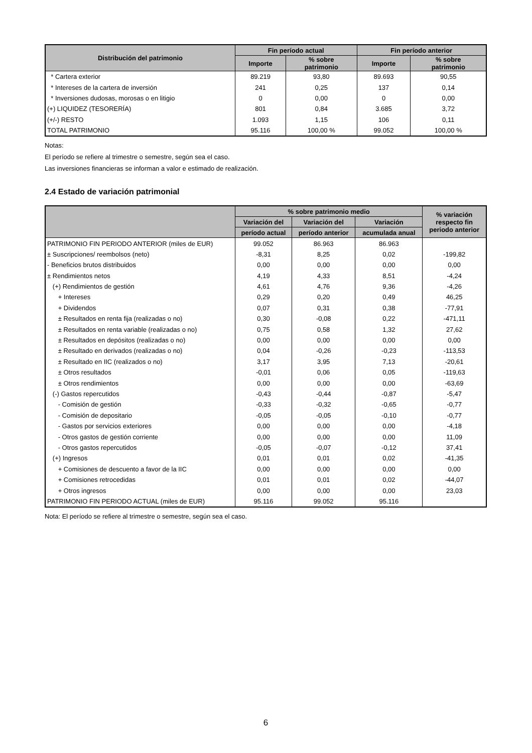| Distribución del patrimonio | Fin período actual | | Fin período anterior | |
| --- | --- | --- | --- | --- |
| | Importe | % sobre patrimonio | Importe | % sobre patrimonio |
| * Cartera exterior | 89.219 | 93,80 | 89.693 | 90,55 |
| * Intereses de la cartera de inversión | 241 | 0,25 | 137 | 0,14 |
| * Inversiones dudosas, morosas o en litigio | 0 | 0,00 | 0 | 0,00 |
| (+) LIQUIDEZ (TESORERÍA) | 801 | 0,84 | 3.685 | 3,72 |
| (+/-) RESTO | 1.093 | 1,15 | 106 | 0,11 |
| TOTAL PATRIMONIO | 95.116 | 100,00 % | 99.052 | 100,00 % |
Notas:
El período se refiere al trimestre o semestre, según sea el caso.
Las inversiones financieras se informan a valor e estimado de realización.
2.4 Estado de variación patrimonial
| | % sobre patrimonio medio | | | % variación respecto fin periodo anterior |
| --- | --- | --- | --- | --- |
| | Variación del | Variación del | Variación | |
| | período actual | período anterior | acumulada anual | |
| PATRIMONIO FIN PERIODO ANTERIOR (miles de EUR) | 99.052 | 86.963 | 86.963 | |
| ± Suscripciones/ reembolsos (neto) | -8,31 | 8,25 | 0,02 | -199,82 |
| - Beneficios brutos distribuidos | 0,00 | 0,00 | 0,00 | 0,00 |
| ± Rendimientos netos | 4,19 | 4,33 | 8,51 | -4,24 |
| (+) Rendimientos de gestión | 4,61 | 4,76 | 9,36 | -4,26 |
| + Intereses | 0,29 | 0,20 | 0,49 | 46,25 |
| + Dividendos | 0,07 | 0,31 | 0,38 | -77,91 |
| ± Resultados en renta fija (realizadas o no) | 0,30 | -0,08 | 0,22 | -471,11 |
| ± Resultados en renta variable (realizadas o no) | 0,75 | 0,58 | 1,32 | 27,62 |
| ± Resultados en depósitos (realizadas o no) | 0,00 | 0,00 | 0,00 | 0,00 |
| ± Resultado en derivados (realizadas o no) | 0,04 | -0,26 | -0,23 | -113,53 |
| ± Resultado en IIC (realizados o no) | 3,17 | 3,95 | 7,13 | -20,61 |
| ± Otros resultados | -0,01 | 0,06 | 0,05 | -119,63 |
| ± Otros rendimientos | 0,00 | 0,00 | 0,00 | -63,69 |
| (-) Gastos repercutidos | -0,43 | -0,44 | -0,87 | -5,47 |
| - Comisión de gestión | -0,33 | -0,32 | -0,65 | -0,77 |
| - Comisión de depositario | -0,05 | -0,05 | -0,10 | -0,77 |
| - Gastos por servicios exteriores | 0,00 | 0,00 | 0,00 | -4,18 |
| - Otros gastos de gestión corriente | 0,00 | 0,00 | 0,00 | 11,09 |
| - Otros gastos repercutidos | -0,05 | -0,07 | -0,12 | 37,41 |
| (+) Ingresos | 0,01 | 0,01 | 0,02 | -41,35 |
| + Comisiones de descuento a favor de la IIC | 0,00 | 0,00 | 0,00 | 0,00 |
| + Comisiones retrocedidas | 0,01 | 0,01 | 0,02 | -44,07 |
| + Otros ingresos | 0,00 | 0,00 | 0,00 | 23,03 |
| PATRIMONIO FIN PERIODO ACTUAL (miles de EUR) | 95.116 | 99.052 | 95.116 | |
Nota: El período se refiere al trimestre o semestre, según sea el caso.
6